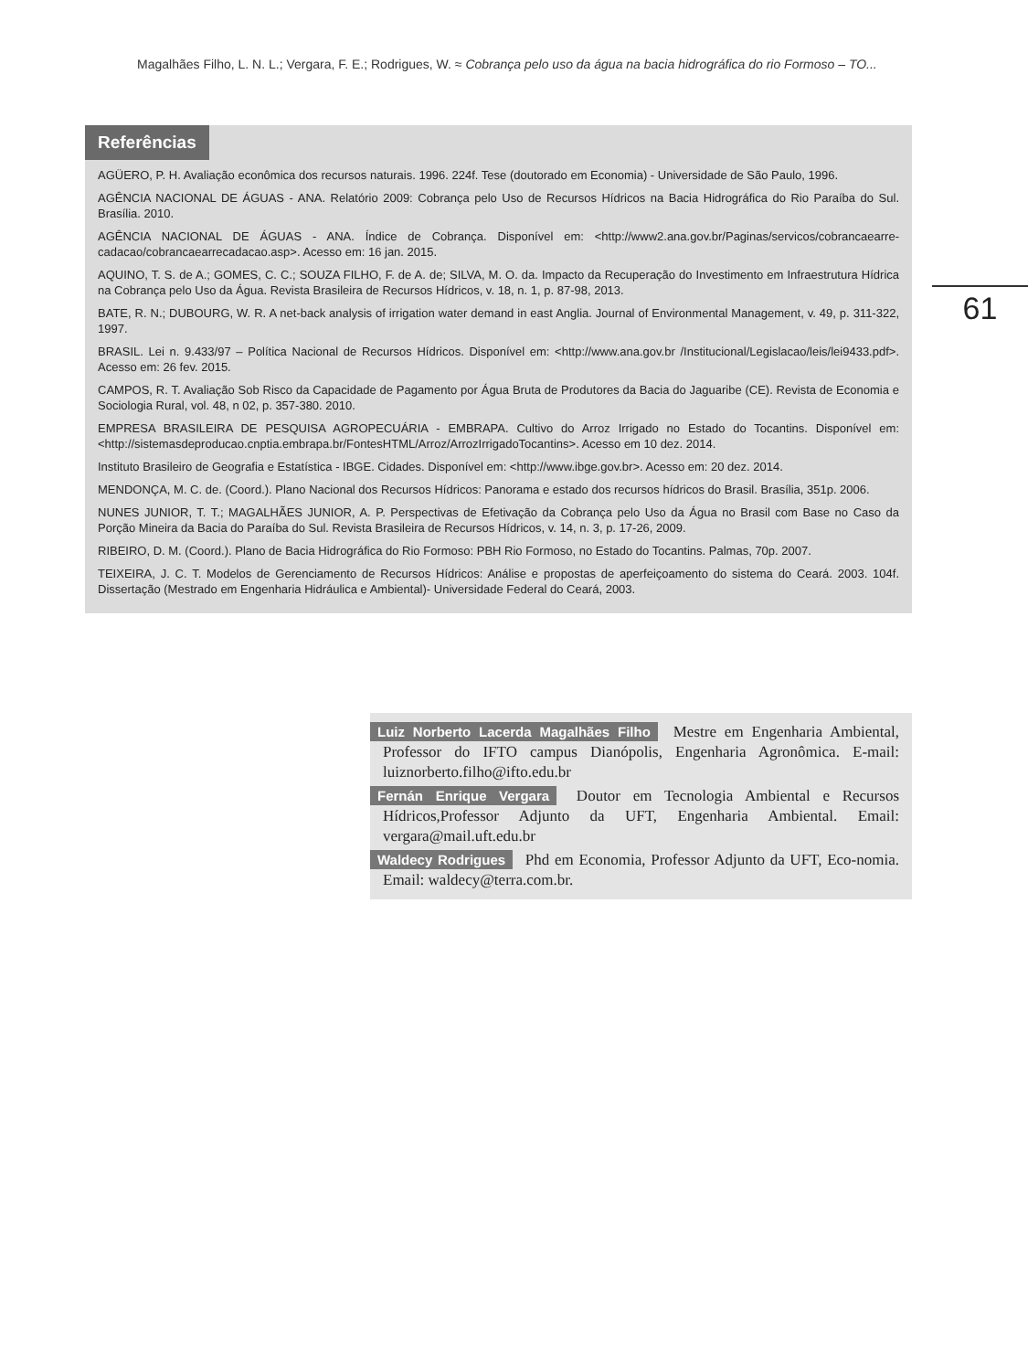Magalhães Filho, L. N. L.; Vergara, F. E.; Rodrigues, W. ≈ Cobrança pelo uso da água na bacia hidrográfica do rio Formoso – TO...
61
Referências
AGÜERO, P. H. Avaliação econômica dos recursos naturais. 1996. 224f. Tese (doutorado em Economia) - Universidade de São Paulo, 1996.
AGÊNCIA NACIONAL DE ÁGUAS - ANA. Relatório 2009: Cobrança pelo Uso de Recursos Hídricos na Bacia Hidrográfica do Rio Paraíba do Sul. Brasília. 2010.
AGÊNCIA NACIONAL DE ÁGUAS - ANA. Índice de Cobrança. Disponível em: <http://www2.ana.gov.br/Paginas/servicos/cobrancaearre-cadacao/cobrancaearrecadacao.asp>. Acesso em: 16 jan. 2015.
AQUINO, T. S. de A.; GOMES, C. C.; SOUZA FILHO, F. de A. de; SILVA, M. O. da. Impacto da Recuperação do Investimento em Infraestrutura Hídrica na Cobrança pelo Uso da Água. Revista Brasileira de Recursos Hídricos, v. 18, n. 1, p. 87-98, 2013.
BATE, R. N.; DUBOURG, W. R. A net-back analysis of irrigation water demand in east Anglia. Journal of Environmental Management, v. 49, p. 311-322, 1997.
BRASIL. Lei n. 9.433/97 – Política Nacional de Recursos Hídricos. Disponível em: <http://www.ana.gov.br /Institucional/Legislacao/leis/lei9433.pdf>. Acesso em: 26 fev. 2015.
CAMPOS, R. T. Avaliação Sob Risco da Capacidade de Pagamento por Água Bruta de Produtores da Bacia do Jaguaribe (CE). Revista de Economia e Sociologia Rural, vol. 48, n 02, p. 357-380. 2010.
EMPRESA BRASILEIRA DE PESQUISA AGROPECUÁRIA - EMBRAPA. Cultivo do Arroz Irrigado no Estado do Tocantins. Disponível em: <http://sistemasdeproducao.cnptia.embrapa.br/FontesHTML/Arroz/ArrozIrrigadoTocantins>. Acesso em 10 dez. 2014.
Instituto Brasileiro de Geografia e Estatística - IBGE. Cidades. Disponível em: <http://www.ibge.gov.br>. Acesso em: 20 dez. 2014.
MENDONÇA, M. C. de. (Coord.). Plano Nacional dos Recursos Hídricos: Panorama e estado dos recursos hídricos do Brasil. Brasília, 351p. 2006.
NUNES JUNIOR, T. T.; MAGALHÃES JUNIOR, A. P. Perspectivas de Efetivação da Cobrança pelo Uso da Água no Brasil com Base no Caso da Porção Mineira da Bacia do Paraíba do Sul. Revista Brasileira de Recursos Hídricos, v. 14, n. 3, p. 17-26, 2009.
RIBEIRO, D. M. (Coord.). Plano de Bacia Hidrográfica do Rio Formoso: PBH Rio Formoso, no Estado do Tocantins. Palmas, 70p. 2007.
TEIXEIRA, J. C. T. Modelos de Gerenciamento de Recursos Hídricos: Análise e propostas de aperfeiçoamento do sistema do Ceará. 2003. 104f. Dissertação (Mestrado em Engenharia Hidráulica e Ambiental)- Universidade Federal do Ceará, 2003.
Luiz Norberto Lacerda Magalhães Filho Mestre em Engenharia Ambiental, Professor do IFTO campus Dianópolis, Engenharia Agronômica. E-mail: luiznorberto.filho@ifto.edu.br
Fernán Enrique Vergara Doutor em Tecnologia Ambiental e Recursos Hídricos,Professor Adjunto da UFT, Engenharia Ambiental. Email: vergara@mail.uft.edu.br
Waldecy Rodrigues Phd em Economia, Professor Adjunto da UFT, Eco-nomia. Email: waldecy@terra.com.br.